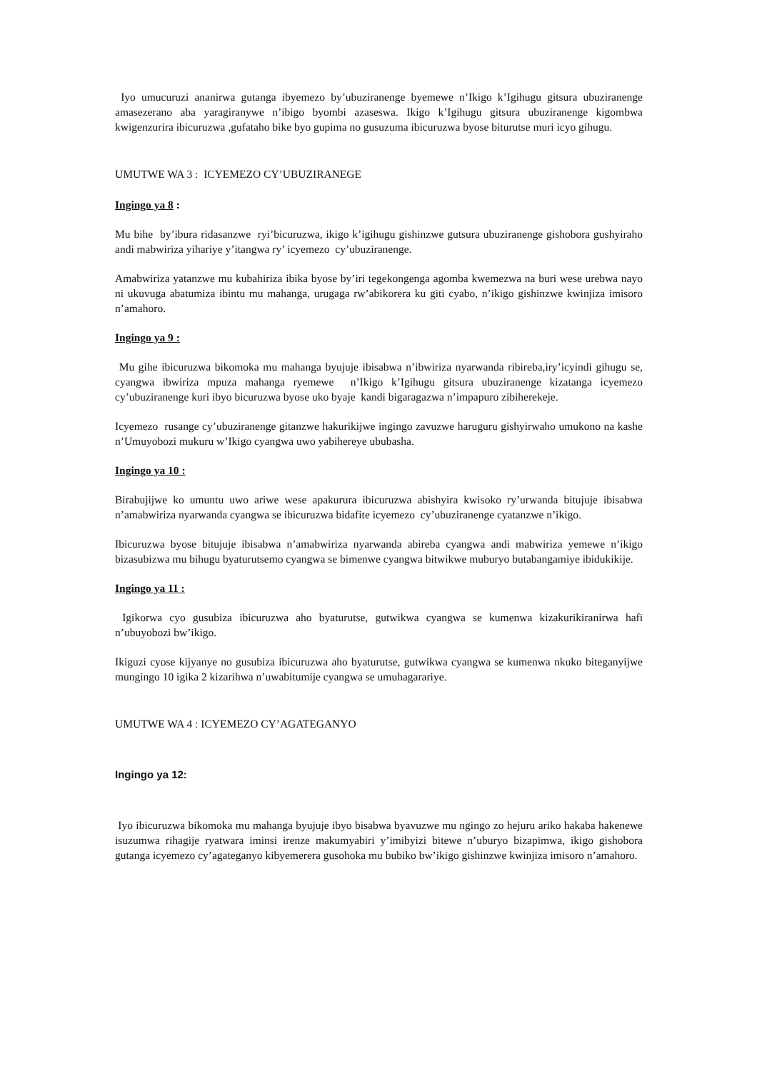Iyo umucuruzi ananirwa gutanga ibyemezo by’ubuziranenge byemewe n’Ikigo k’Igihugu gitsura ubuziranenge amasezerano aba yaragiranywe n’ibigo byombi azaseswa. Ikigo k’Igihugu gitsura ubuziranenge kigombwa kwigenzurira ibicuruzwa ,gufataho bike byo gupima no gusuzuma ibicuruzwa byose biturutse muri icyo gihugu.
UMUTWE WA 3 : ICYEMEZO CY’UBUZIRANEGE
Ingingo ya 8 :
Mu bihe by’ibura ridasanzwe ryi’bicuruzwa, ikigo k’igihugu gishinzwe gutsura ubuziranenge gishobora gushyiraho andi mabwiriza yihariye y’itangwa ry’ icyemezo cy’ubuziranenge.
Amabwiriza yatanzwe mu kubahiriza ibika byose by’iri tegekongenga agomba kwemezwa na buri wese urebwa nayo ni ukuvuga abatumiza ibintu mu mahanga, urugaga rw’abikorera ku giti cyabo, n’ikigo gishinzwe kwinjiza imisoro n’amahoro.
Ingingo ya 9 :
Mu gihe ibicuruzwa bikomoka mu mahanga byujuje ibisabwa n’ibwiriza nyarwanda ribireba,iry’icyindi gihugu se, cyangwa ibwiriza mpuza mahanga ryemewe n’Ikigo k’Igihugu gitsura ubuziranenge kizatanga icyemezo cy’ubuziranenge kuri ibyo bicuruzwa byose uko byaje kandi bigaragazwa n’impapuro zibiherekeje.
Icyemezo rusange cy’ubuziranenge gitanzwe hakurikijwe ingingo zavuzwe haruguru gishyirwaho umukono na kashe n’Umuyobozi mukuru w’Ikigo cyangwa uwo yabihereye ububasha.
Ingingo ya 10 :
Birabujijwe ko umuntu uwo ariwe wese apakurura ibicuruzwa abishyira kwisoko ry’urwanda bitujuje ibisabwa n’amabwiriza nyarwanda cyangwa se ibicuruzwa bidafite icyemezo cy’ubuziranenge cyatanzwe n’ikigo.
Ibicuruzwa byose bitujuje ibisabwa n’amabwiriza nyarwanda abireba cyangwa andi mabwiriza yemewe n’ikigo bizasubizwa mu bihugu byaturutsemo cyangwa se bimenwe cyangwa bitwikwe muburyo butabangamiye ibidukikije.
Ingingo ya 11 :
Igikorwa cyo gusubiza ibicuruzwa aho byaturutse, gutwikwa cyangwa se kumenwa kizakurikiranirwa hafi n’ubuyobozi bw’ikigo.
Ikiguzi cyose kijyanye no gusubiza ibicuruzwa aho byaturutse, gutwikwa cyangwa se kumenwa nkuko biteganyijwe mungingo 10 igika 2 kizarihwa n’uwabitumije cyangwa se umuhagarariye.
UMUTWE WA 4 : ICYEMEZO CY’AGATEGANYO
Ingingo ya 12:
Iyo ibicuruzwa bikomoka mu mahanga byujuje ibyo bisabwa byavuzwe mu ngingo zo hejuru ariko hakaba hakenewe isuzumwa rihagije ryatwara iminsi irenze makumyabiri y’imibyizi bitewe n’uburyo bizapimwa, ikigo gishobora gutanga icyemezo cy’agateganyo kibyemerera gusohoka mu bubiko bw’ikigo gishinzwe kwinjiza imisoro n’amahoro.